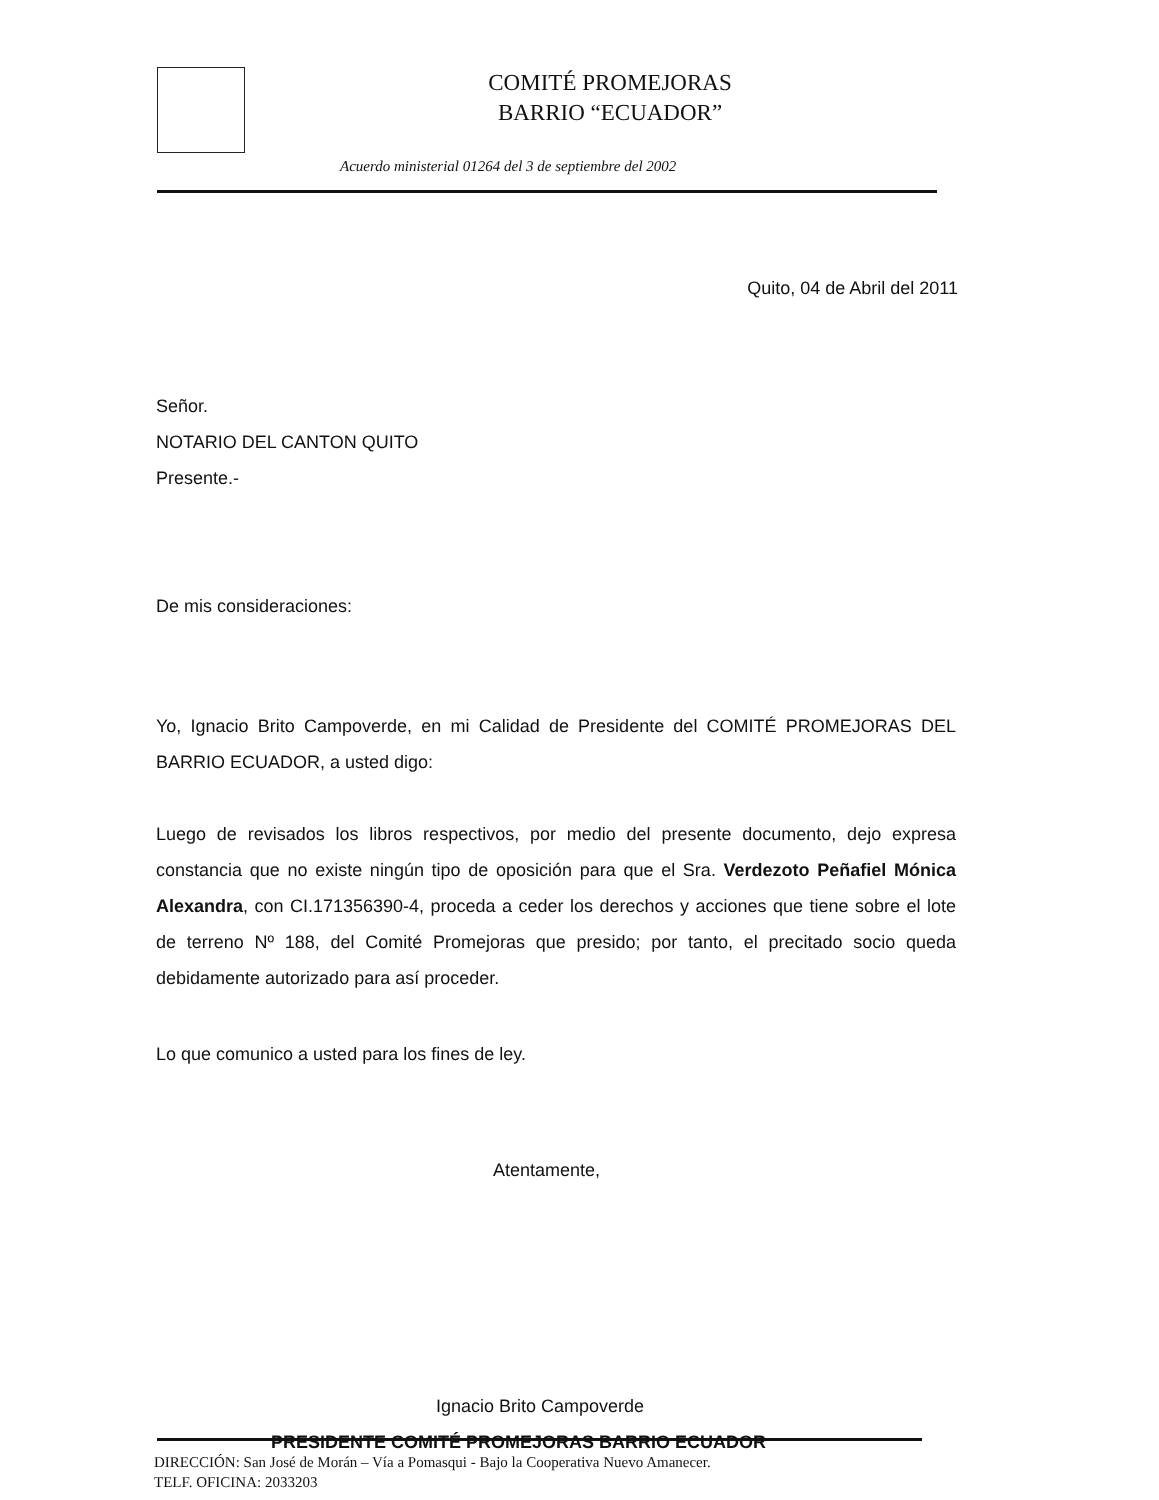COMITÉ PROMEJORAS
BARRIO “ECUADOR”
Acuerdo ministerial 01264 del 3 de septiembre del 2002
Quito, 04 de Abril del 2011
Señor.
NOTARIO DEL CANTON QUITO
Presente.-
De mis consideraciones:
Yo, Ignacio Brito Campoverde, en mi Calidad de Presidente del COMITÉ PROMEJORAS DEL BARRIO ECUADOR, a usted digo:
Luego de revisados los libros respectivos, por medio del presente documento, dejo expresa constancia que no existe ningún tipo de oposición para que el Sra. Verdezoto Peñafiel Mónica Alexandra, con CI.171356390-4, proceda a ceder los derechos y acciones que tiene sobre el lote de terreno Nº 188, del Comité Promejoras que presido; por tanto, el precitado socio queda debidamente autorizado para así proceder.
Lo que comunico a usted para los fines de ley.
Atentamente,
Ignacio Brito Campoverde
PRESIDENTE COMITÉ PROMEJORAS BARRIO ECUADOR
DIRECCIÓN: San José de Morán – Vía a Pomasqui - Bajo la Cooperativa Nuevo Amanecer.
TELF. OFICINA: 2033203